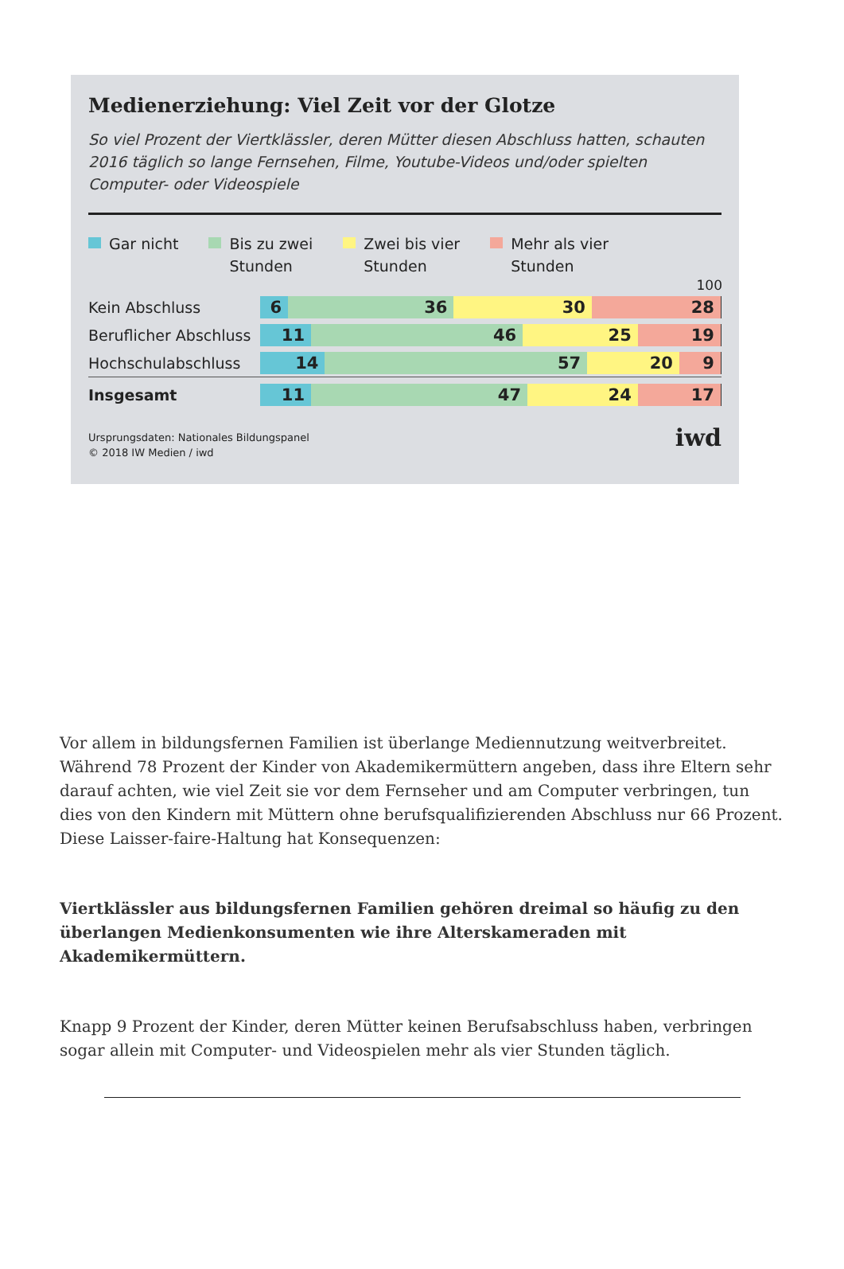Medienerziehung: Viel Zeit vor der Glotze
So viel Prozent der Viertklässler, deren Mütter diesen Abschluss hatten, schauten 2016 täglich so lange Fernsehen, Filme, Youtube-Videos und/oder spielten Computer- oder Videospiele
Gar nicht Bis zu zwei
Stunden
Zwei bis vier
Stunden
Mehr als vier
Stunden
100
Kein Abschluss
6 36 30 28
Beruflicher Abschluss
11 46 25 19
Hochschulabschluss
14 57 20 9
Insgesamt
11 47 24 17
Ursprungsdaten: Nationales Bildungspanel
© 2018 IW Medien / iwd
iwd
Vor allem in bildungsfernen Familien ist überlange Mediennutzung weitverbreitet. Während 78 Prozent der Kinder von Akademikermüttern angeben, dass ihre Eltern sehr darauf achten, wie viel Zeit sie vor dem Fernseher und am Computer verbringen, tun dies von den Kindern mit Müttern ohne berufsqualifizierenden Abschluss nur 66 Prozent. Diese Laisser-faire-Haltung hat Konsequenzen:
Viertklässler aus bildungsfernen Familien gehören dreimal so häufig zu den überlangen Medienkonsumenten wie ihre Alterskameraden mit Akademikermüttern.
Knapp 9 Prozent der Kinder, deren Mütter keinen Berufsabschluss haben, verbringen sogar allein mit Computer- und Videospielen mehr als vier Stunden täglich.